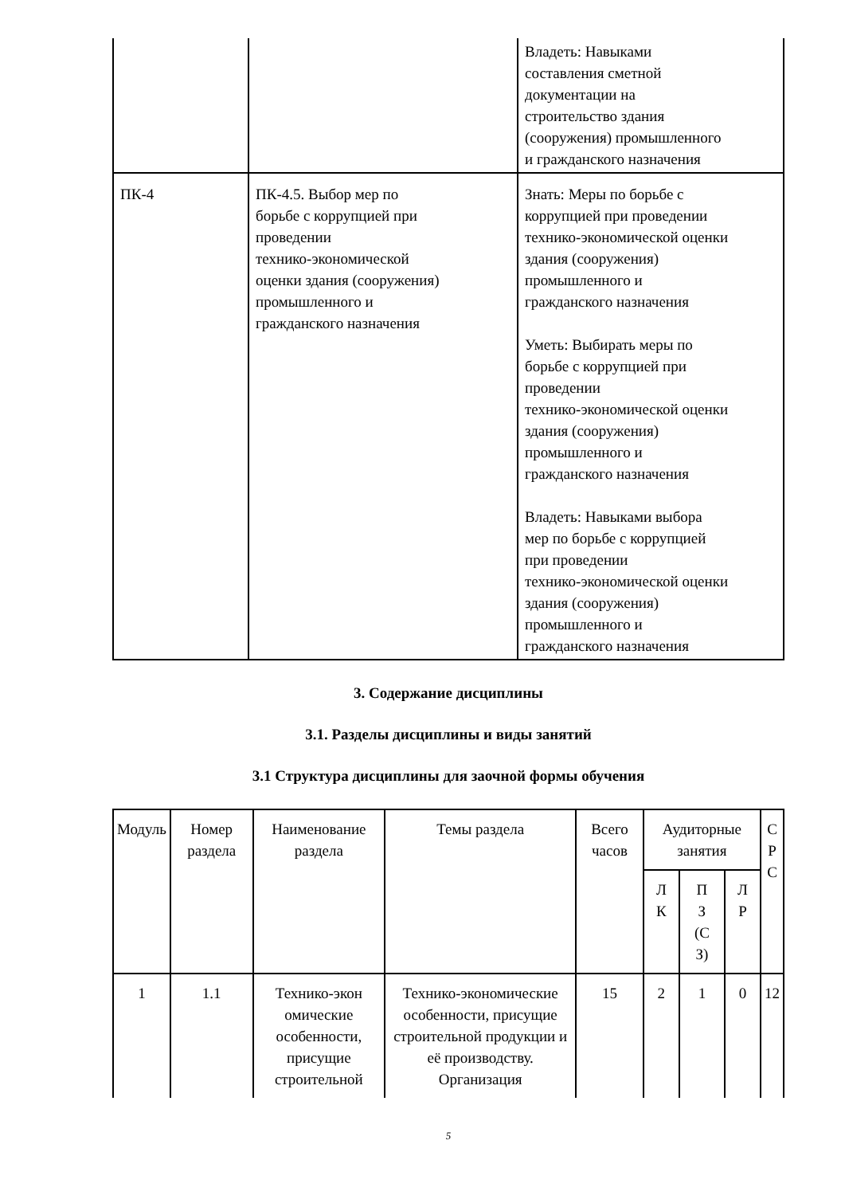| | | Владеть: Навыками составления сметной документации на строительство здания (сооружения) промышленного и гражданского назначения |
| ПК-4 | ПК-4.5. Выбор мер по борьбе с коррупцией при проведении технико-экономической оценки здания (сооружения) промышленного и гражданского назначения | Знать: Меры по борьбе с коррупцией при проведении технико-экономической оценки здания (сооружения) промышленного и гражданского назначения Уметь: Выбирать меры по борьбе с коррупцией при проведении технико-экономической оценки здания (сооружения) промышленного и гражданского назначения Владеть: Навыками выбора мер по борьбе с коррупцией при проведении технико-экономической оценки здания (сооружения) промышленного и гражданского назначения |
3. Содержание дисциплины
3.1. Разделы дисциплины и виды занятий
3.1 Структура дисциплины для заочной формы обучения
| Модуль | Номер раздела | Наименование раздела | Темы раздела | Всего часов | Аудиторные занятия | | | С Р С |
| --- | --- | --- | --- | --- | --- | --- | --- | --- |
| | | | | | Л К | П З (С З) | Л Р | |
| 1 | 1.1 | Технико-экон омические особенности, присущие строительной | Технико-экономические особенности, присущие строительной продукции и её производству. Организация | 15 | 2 | 1 | 0 | 12 |
5